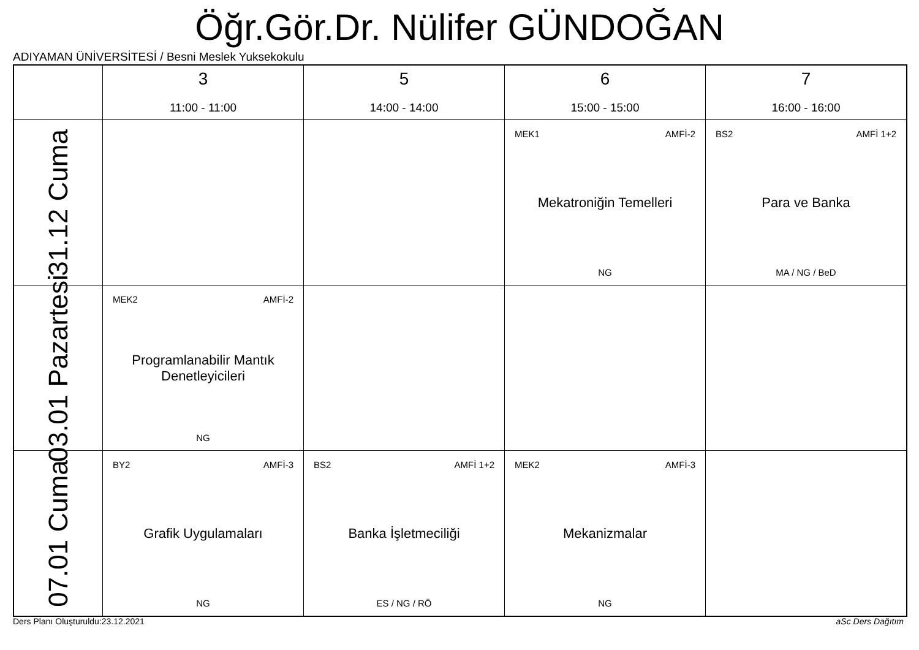Öğr.Gör.Dr. Nülifer GÜNDOĞAN
ADIYAMAN ÜNİVERSİTESİ / Besni Meslek Yuksekokulu
| | 3 11:00 - 11:00 | 5 14:00 - 14:00 | 6 15:00 - 15:00 | 7 16:00 - 16:00 |
| --- | --- | --- | --- | --- |
| 31.12 Cuma | | | MEK1 AMFİ-2 Mekatroniğin Temelleri NG | BS2 AMFİ 1+2 Para ve Banka MA / NG / BeD |
| 03.01 Pazartesi | MEK2 AMFİ-2 Programlanabilir Mantık Denetleyicileri NG | | | |
| 07.01 Cuma | BY2 AMFİ-3 Grafik Uygulamaları NG | BS2 AMFİ 1+2 Banka İşletmeciliği ES / NG / RÖ | MEK2 AMFİ-3 Mekanizmalar NG | |
Ders Planı Oluşturuldu:23.12.2021
aSc Ders Dağıtım